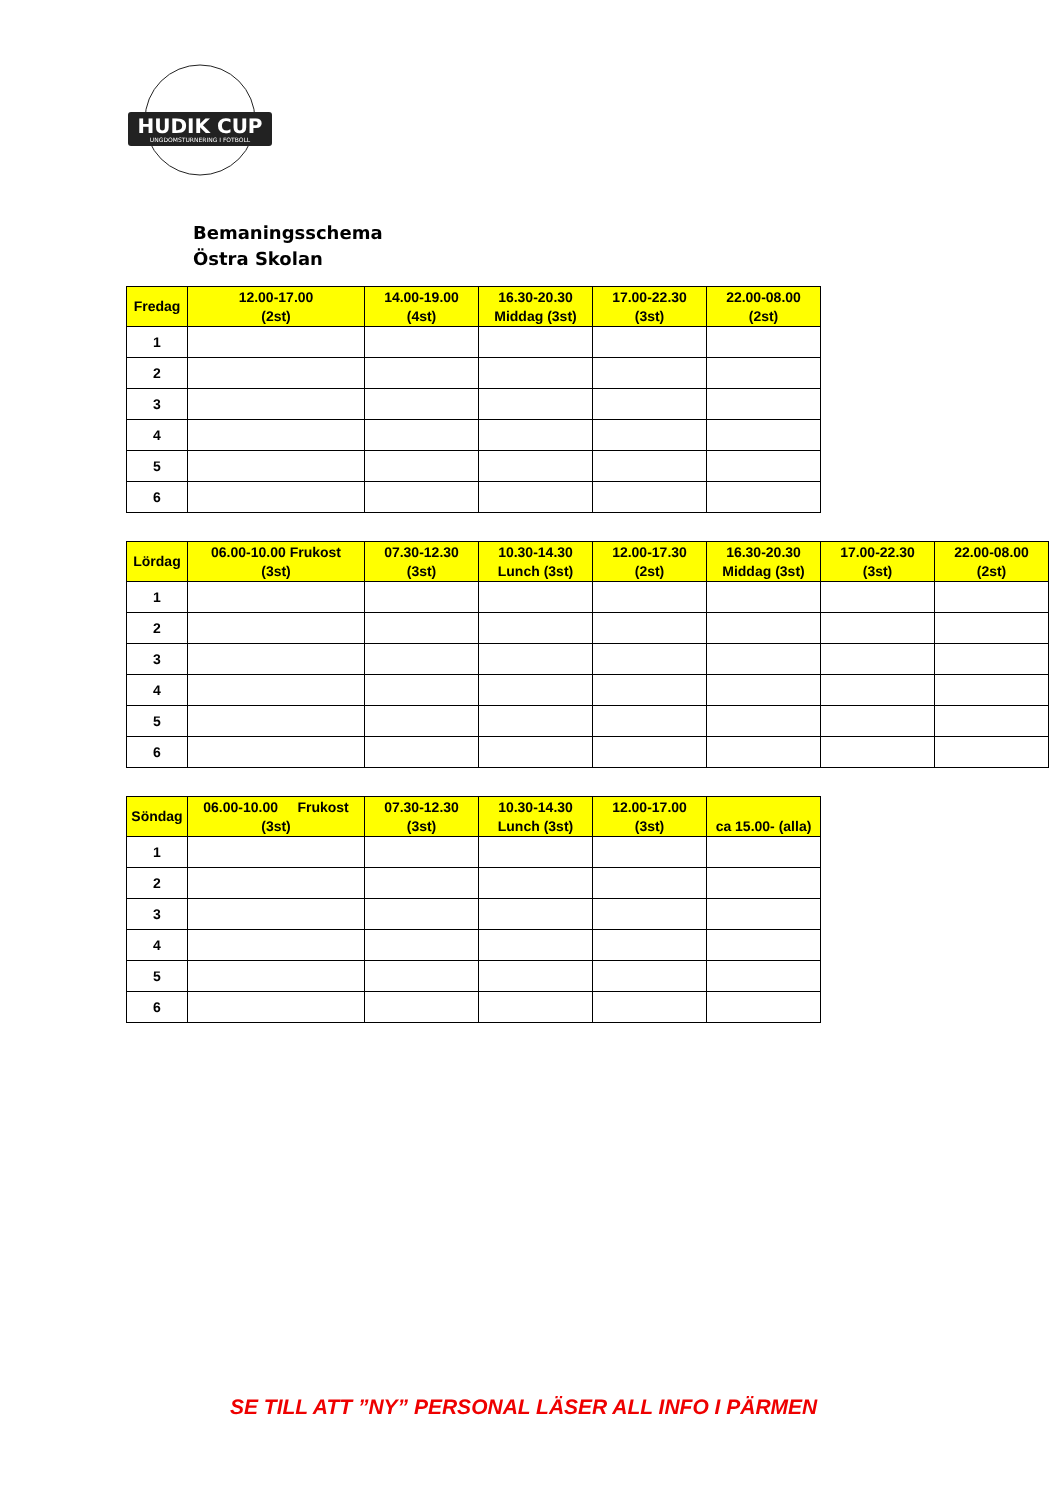HUDIK CUP
UNGDOMSTURNERING I FOTBOLL
Bemaningsschema
Östra Skolan
| Fredag | 12.00-17.00 (2st) | 14.00-19.00 (4st) | 16.30-20.30 Middag (3st) | 17.00-22.30 (3st) | 22.00-08.00 (2st) |
| --- | --- | --- | --- | --- | --- |
| 1 | | | | | |
| 2 | | | | | |
| 3 | | | | | |
| 4 | | | | | |
| 5 | | | | | |
| 6 | | | | | |
| Lördag | 06.00-10.00 Frukost (3st) | 07.30-12.30 (3st) | 10.30-14.30 Lunch (3st) | 12.00-17.30 (2st) | 16.30-20.30 Middag (3st) | 17.00-22.30 (3st) | 22.00-08.00 (2st) |
| --- | --- | --- | --- | --- | --- | --- | --- |
| 1 | | | | | | | |
| 2 | | | | | | | |
| 3 | | | | | | | |
| 4 | | | | | | | |
| 5 | | | | | | | |
| 6 | | | | | | | |
| Söndag | 06.00-10.00 Frukost (3st) | 07.30-12.30 (3st) | 10.30-14.30 Lunch (3st) | 12.00-17.00 (3st) | ca 15.00- (alla) |
| --- | --- | --- | --- | --- | --- |
| 1 | | | | | |
| 2 | | | | | |
| 3 | | | | | |
| 4 | | | | | |
| 5 | | | | | |
| 6 | | | | | |
SE TILL ATT ”NY” PERSONAL LÄSER ALL INFO I PÄRMEN